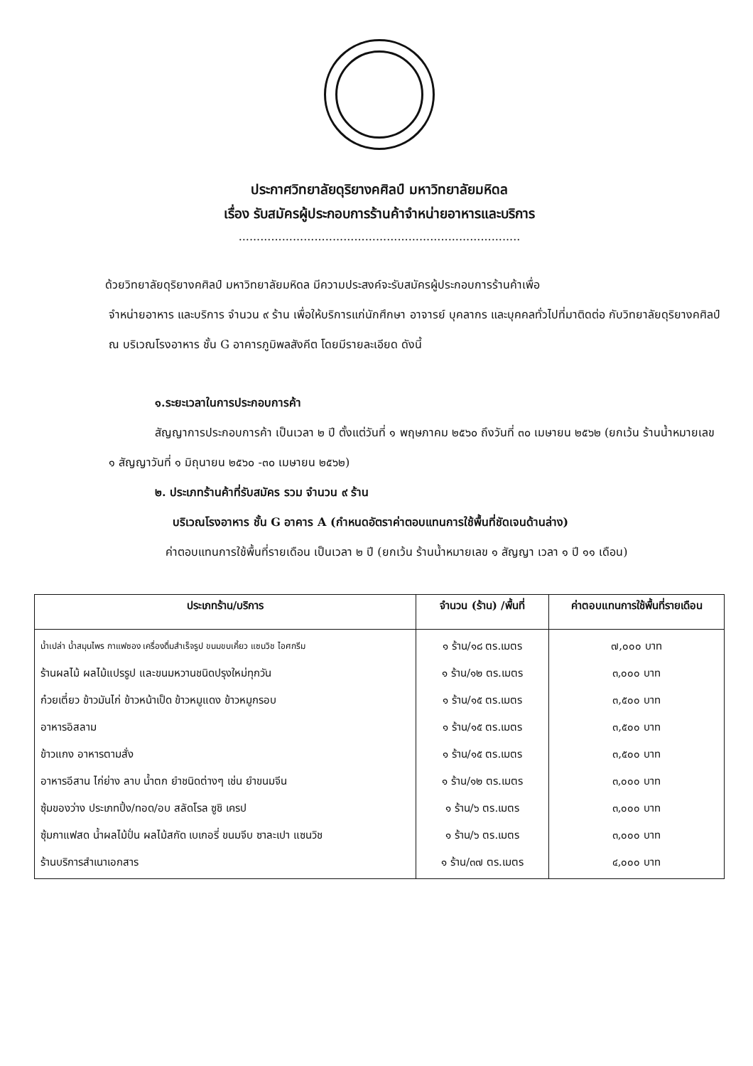ประกาศวิทยาลัยดุริยางคศิลป์ มหาวิทยาลัยมหิดล
เรื่อง รับสมัครผู้ประกอบการร้านค้าจำหน่ายอาหารและบริการ
..............................................................................
ด้วยวิทยาลัยดุริยางคศิลป์ มหาวิทยาลัยมหิดล มีความประสงค์จะรับสมัครผู้ประกอบการร้านค้าเพื่อ
จำหน่ายอาหาร และบริการ จำนวน ๙ ร้าน เพื่อให้บริการแก่นักศึกษา อาจารย์ บุคลากร และบุคคลทั่วไปที่มาติดต่อ กับวิทยาลัยดุริยางคศิลป์ ณ บริเวณโรงอาหาร ชั้น G อาคารภูมิพลสังคีต โดยมีรายละเอียด ดังนี้
๑.ระยะเวลาในการประกอบการค้า
สัญญาการประกอบการค้า เป็นเวลา ๒ ปี ตั้งแต่วันที่ ๑ พฤษภาคม ๒๕๖๐ ถึงวันที่ ๓๐ เมษายน ๒๕๖๒ (ยกเว้น ร้านน้ำหมายเลข ๑ สัญญาวันที่ ๑ มิถุนายน ๒๕๖๐ -๓๐ เมษายน ๒๕๖๒)
๒. ประเภทร้านค้าที่รับสมัคร รวม จำนวน ๙ ร้าน
บริเวณโรงอาหาร ชั้น G อาคาร A (กำหนดอัตราค่าตอบแทนการใช้พื้นที่ชัดเจนด้านล่าง)
ค่าตอบแทนการใช้พื้นที่รายเดือน เป็นเวลา ๒ ปี (ยกเว้น ร้านน้ำหมายเลข ๑ สัญญา เวลา ๑ ปี ๑๑ เดือน)
| ประเภทร้าน/บริการ | จำนวน (ร้าน) /พื้นที่ | ค่าตอบแทนการใช้พื้นที่รายเดือน |
| --- | --- | --- |
| น้ำเปล่า น้ำสมุนไพร กาแฟซอง เครื่องดื่มสำเร็จรูป ขนมขบเคี้ยว แซนวิช ไอศกรีม ร้านผลไม้ ผลไม้แปรรูป และขนมหวานชนิดปรุงใหม่ทุกวัน ก๋วยเตี๋ยว ข้าวมันไก่ ข้าวหน้าเป็ด ข้าวหมูแดง ข้าวหมูกรอบ อาหารอิสลาม ข้าวแกง อาหารตามสั่ง อาหารอีสาน ไก่ย่าง ลาบ น้ำตก ยำชนิดต่างๆ เช่น ยำขนมจีน ซุ้มของว่าง ประเภทปิ้ง/ทอด/อบ สลัดโรล ซูชิ เครป ซุ้มกาแฟสด น้ำผลไม้ปั่น ผลไม้สกัด เบเกอรี่ ขนมจีบ ซาละเปา แซนวิช ร้านบริการสำเนาเอกสาร | ๑ ร้าน/๑๘ ตร.เมตร ๑ ร้าน/๑๒ ตร.เมตร ๑ ร้าน/๑๕ ตร.เมตร ๑ ร้าน/๑๕ ตร.เมตร ๑ ร้าน/๑๕ ตร.เมตร ๑ ร้าน/๑๒ ตร.เมตร ๑ ร้าน/๖ ตร.เมตร ๑ ร้าน/๖ ตร.เมตร ๑ ร้าน/๓๗ ตร.เมตร | ๗,๐๐๐ บาท ๓,๐๐๐ บาท ๓,๕๐๐ บาท ๓,๕๐๐ บาท ๓,๕๐๐ บาท ๓,๐๐๐ บาท ๓,๐๐๐ บาท ๓,๐๐๐ บาท ๔,๐๐๐ บาท |